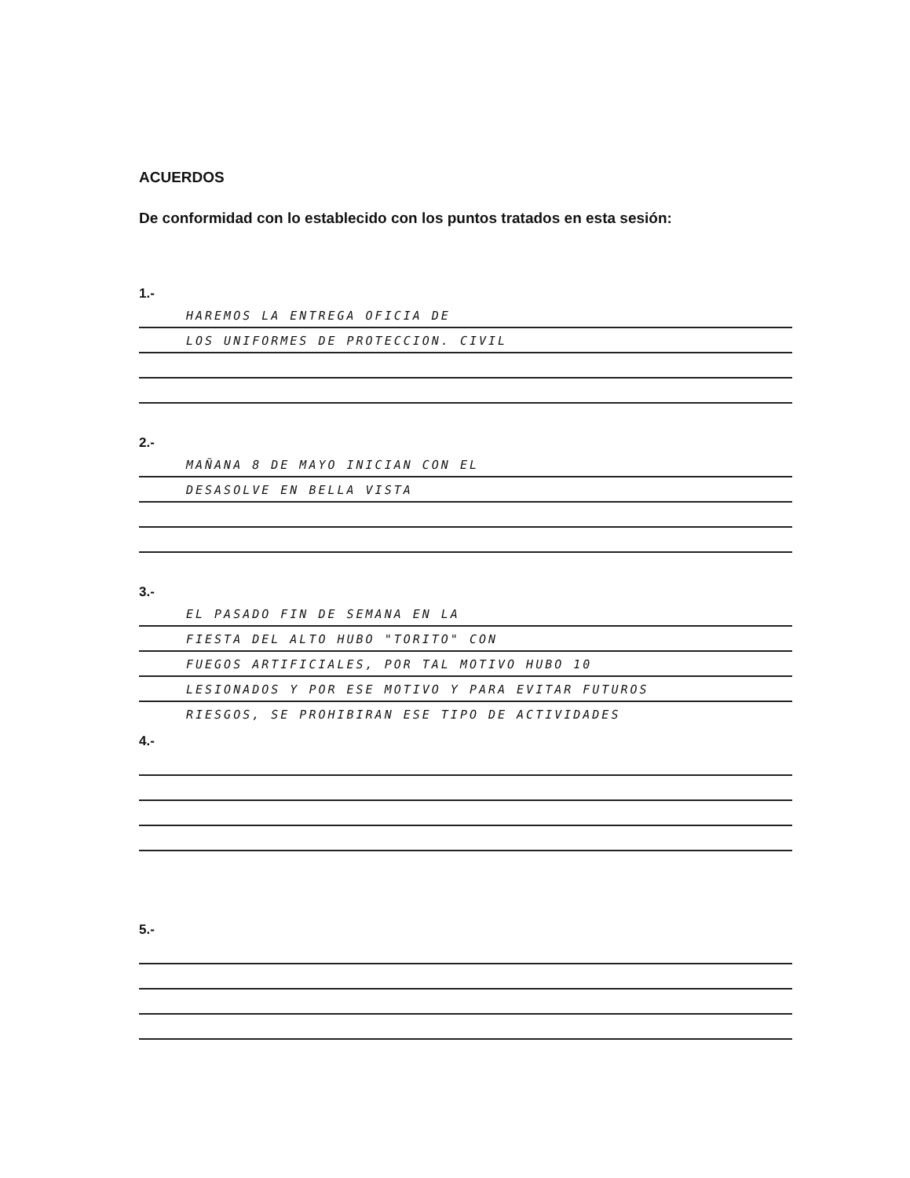ACUERDOS
De conformidad con lo establecido con los puntos tratados en esta sesión:
1.-
HAREMOS LA ENTREGA OFICIA DE
LOS UNIFORMES DE PROTECCION. CIVIL
2.-
MAÑANA 8 DE MAYO INICIAN CON EL
DESASOLVE EN BELLA VISTA
3.-
EL PASADO FIN DE SEMANA EN LA
FIESTA DEL ALTO HUBO "TORITO" CON
FUEGOS ARTIFICIALES, POR TAL MOTIVO HUBO 10
LESIONADOS Y POR ESE MOTIVO Y PARA EVITAR FUTUROS
RIESGOS, SE PROHIBIRAN ESE TIPO DE ACTIVIDADES
4.-
5.-